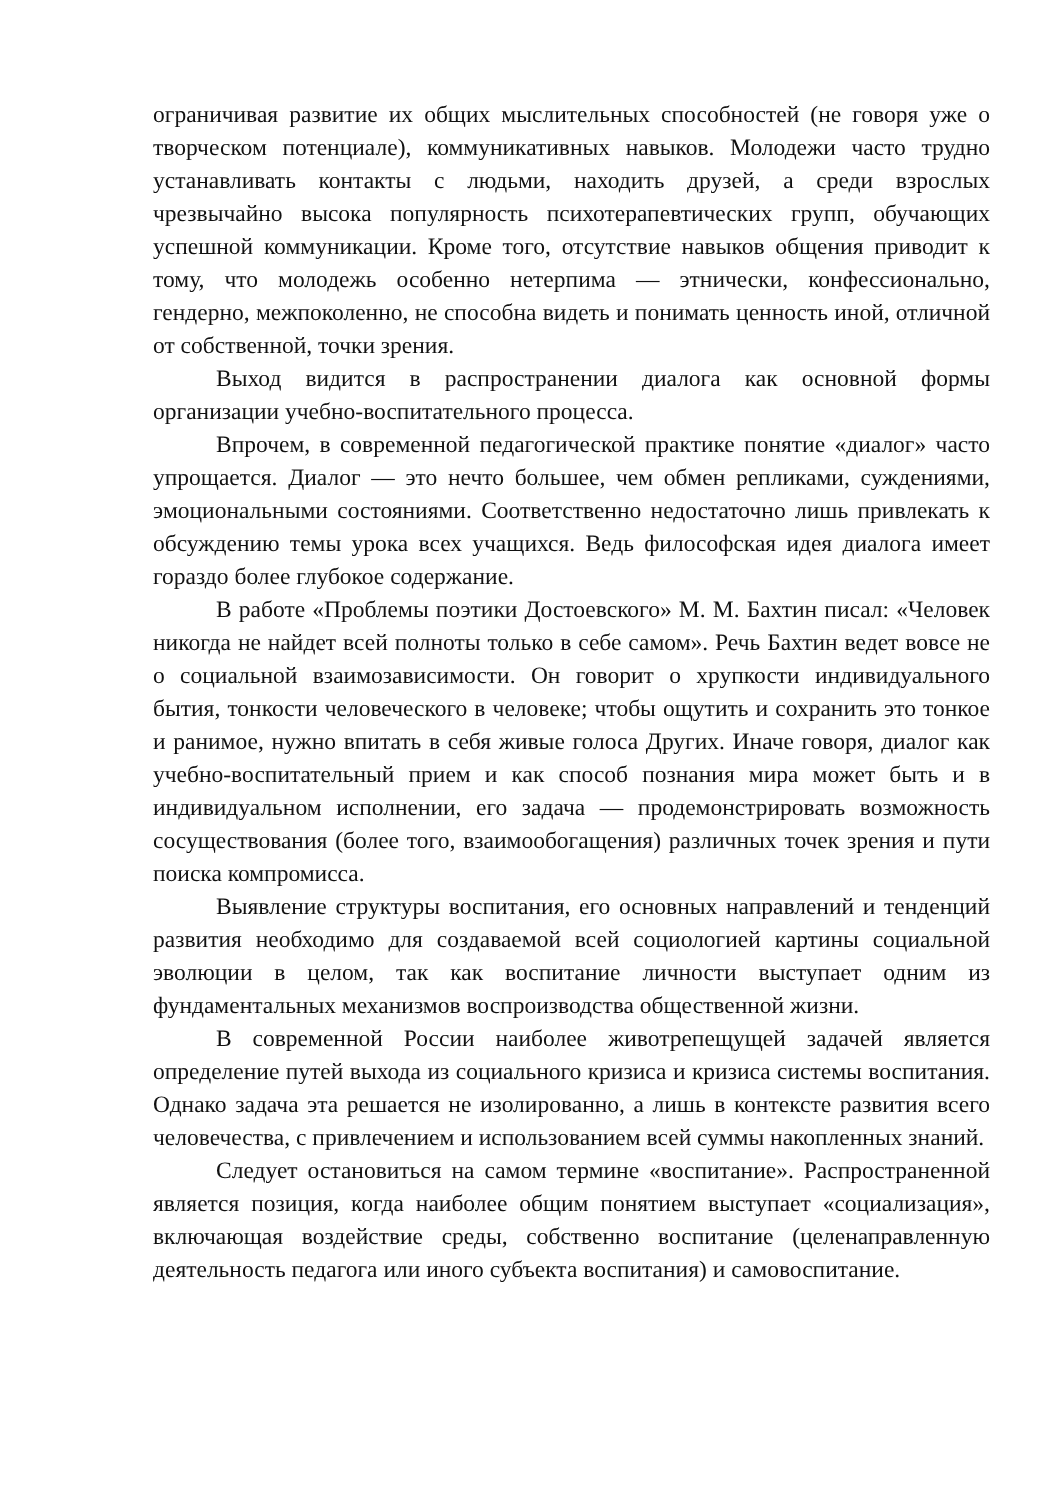ограничивая развитие их общих мыслительных способностей (не говоря уже о творческом потенциале), коммуникативных навыков. Молодежи часто трудно устанавливать контакты с людьми, находить друзей, а среди взрослых чрезвычайно высока популярность психотерапевтических групп, обучающих успешной коммуникации. Кроме того, отсутствие навыков общения приводит к тому, что молодежь особенно нетерпима — этнически, конфессионально, гендерно, межпоколенно, не способна видеть и понимать ценность иной, отличной от собственной, точки зрения.
Выход видится в распространении диалога как основной формы организации учебно-воспитательного процесса.
Впрочем, в современной педагогической практике понятие «диалог» часто упрощается. Диалог — это нечто большее, чем обмен репликами, суждениями, эмоциональными состояниями. Соответственно недостаточно лишь привлекать к обсуждению темы урока всех учащихся. Ведь философская идея диалога имеет гораздо более глубокое содержание.
В работе «Проблемы поэтики Достоевского» М. М. Бахтин писал: «Человек никогда не найдет всей полноты только в себе самом». Речь Бахтин ведет вовсе не о социальной взаимозависимости. Он говорит о хрупкости индивидуального бытия, тонкости человеческого в человеке; чтобы ощутить и сохранить это тонкое и ранимое, нужно впитать в себя живые голоса Других. Иначе говоря, диалог как учебно-воспитательный прием и как способ познания мира может быть и в индивидуальном исполнении, его задача — продемонстрировать возможность сосуществования (более того, взаимообогащения) различных точек зрения и пути поиска компромисса.
Выявление структуры воспитания, его основных направлений и тенденций развития необходимо для создаваемой всей социологией картины социальной эволюции в целом, так как воспитание личности выступает одним из фундаментальных механизмов воспроизводства общественной жизни.
В современной России наиболее животрепещущей задачей является определение путей выхода из социального кризиса и кризиса системы воспитания. Однако задача эта решается не изолированно, а лишь в контексте развития всего человечества, с привлечением и использованием всей суммы накопленных знаний.
Следует остановиться на самом термине «воспитание». Распространенной является позиция, когда наиболее общим понятием выступает «социализация», включающая воздействие среды, собственно воспитание (целенаправленную деятельность педагога или иного субъекта воспитания) и самовоспитание.